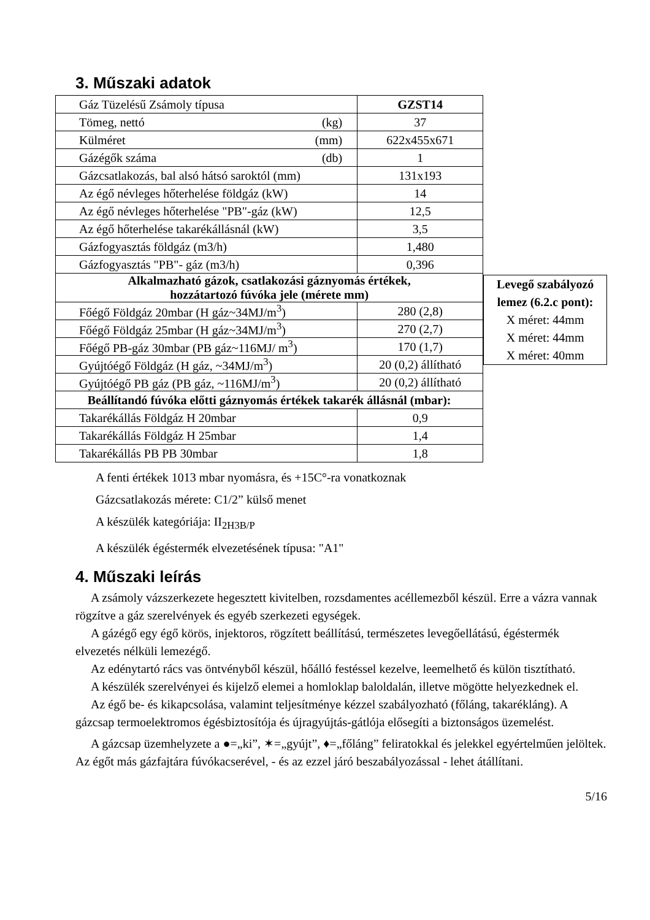3. Műszaki adatok
| Gáz Tüzelésű Zsámoly típusa | GZST14 |
| Tömeg, nettó (kg) | 37 |
| Külméret (mm) | 622x455x671 |
| Gázégők száma (db) | 1 |
| Gázcsatlakozás, bal alsó hátsó saroktól (mm) | 131x193 |
| Az égő névleges hőterhelése földgáz (kW) | 14 |
| Az égő névleges hőterhelése "PB"-gáz (kW) | 12,5 |
| Az égő hőterhelése takarékállásnál (kW) | 3,5 |
| Gázfogyasztás földgáz (m3/h) | 1,480 |
| Gázfogyasztás "PB"- gáz (m3/h) | 0,396 |
| Alkalmazható gázok, csatlakozási gáznyomás értékek, hozzátartozó fúvóka jele (mérete mm) | |
| Főégő Földgáz 20mbar (H gáz~34MJ/m<sup>3</sup>) | 280 (2,8) |
| Főégő Földgáz 25mbar (H gáz~34MJ/m<sup>3</sup>) | 270 (2,7) |
| Főégő PB-gáz 30mbar (PB gáz~116MJ/ m<sup>3</sup>) | 170 (1,7) |
| Gyújtóégő Földgáz (H gáz, ~34MJ/m<sup>3</sup>) | 20 (0,2) állítható |
| Gyújtóégő PB gáz (PB gáz, ~116MJ/m<sup>3</sup>) | 20 (0,2) állítható |
| Beállítandó fúvóka előtti gáznyomás értékek takarék állásnál (mbar): | |
| Takarékállás Földgáz H 20mbar | 0,9 |
| Takarékállás Földgáz H 25mbar | 1,4 |
| Takarékállás PB PB 30mbar | 1,8 |
Levegő szabályozó lemez (6.2.c pont):
X méret: 44mm
X méret: 44mm
X méret: 40mm
A fenti értékek 1013 mbar nyomásra, és +15C°-ra vonatkoznak
Gázcsatlakozás mérete: C1/2” külső menet
A készülék kategóriája: II<sub>2H3B/P</sub>
A készülék égéstermék elvezetésének típusa: "A1"
4. Műszaki leírás
A zsámoly vázszerkezete hegesztett kivitelben, rozsdamentes acéllemezből készül. Erre a vázra vannak rögzítve a gáz szerelvények és egyéb szerkezeti egységek.
A gázégő egy égő körös, injektoros, rögzített beállítású, természetes levegőellátású, égéstermék elvezetés nélküli lemezégő.
Az edénytartó rács vas öntvényből készül, hőálló festéssel kezelve, leemelhető és külön tisztítható.
A készülék szerelvényei és kijelző elemei a homloklap baloldalán, illetve mögötte helyezkednek el.
Az égő be- és kikapcsolása, valamint teljesítménye kézzel szabályozható (főláng, takarékláng). A gázcsap termoelektromos égésbiztosítója és újragyújtás-gátlója elősegíti a biztonságos üzemelést.
A gázcsap üzemhelyzete a ●=„ki”, ✶=„gyújt”, ♦=„főláng” feliratokkal és jelekkel egyértelműen jelöltek. Az égőt más gázfajtára fúvókacserével, - és az ezzel járó beszabályozással - lehet átállítani.
5/16